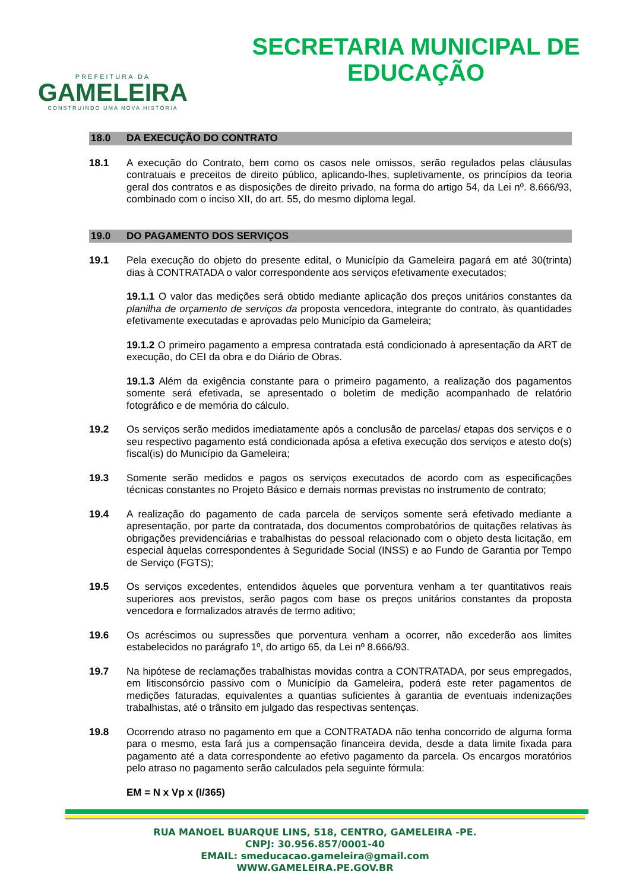PREFEITURA DA
GAMELEIRA
CONSTRUINDO UMA NOVA HISTÓRIA
SECRETARIA MUNICIPAL DE
EDUCAÇÃO
18.0 DA EXECUÇÃO DO CONTRATO
18.1 A execução do Contrato, bem como os casos nele omissos, serão regulados pelas cláusulas contratuais e preceitos de direito público, aplicando-lhes, supletivamente, os princípios da teoria geral dos contratos e as disposições de direito privado, na forma do artigo 54, da Lei nº. 8.666/93, combinado com o inciso XII, do art. 55, do mesmo diploma legal.
19.0 DO PAGAMENTO DOS SERVIÇOS
19.1 Pela execução do objeto do presente edital, o Município da Gameleira pagará em até 30(trinta) dias à CONTRATADA o valor correspondente aos serviços efetivamente executados;
19.1.1 O valor das medições será obtido mediante aplicação dos preços unitários constantes da planilha de orçamento de serviços da proposta vencedora, integrante do contrato, às quantidades efetivamente executadas e aprovadas pelo Município da Gameleira;
19.1.2 O primeiro pagamento a empresa contratada está condicionado à apresentação da ART de execução, do CEI da obra e do Diário de Obras.
19.1.3 Além da exigência constante para o primeiro pagamento, a realização dos pagamentos somente será efetivada, se apresentado o boletim de medição acompanhado de relatório fotográfico e de memória do cálculo.
19.2 Os serviços serão medidos imediatamente após a conclusão de parcelas/ etapas dos serviços e o seu respectivo pagamento está condicionada apósa a efetiva execução dos serviços e atesto do(s) fiscal(is) do Município da Gameleira;
19.3 Somente serão medidos e pagos os serviços executados de acordo com as especificações técnicas constantes no Projeto Básico e demais normas previstas no instrumento de contrato;
19.4 A realização do pagamento de cada parcela de serviços somente será efetivado mediante a apresentação, por parte da contratada, dos documentos comprobatórios de quitações relativas às obrigações previdenciárias e trabalhistas do pessoal relacionado com o objeto desta licitação, em especial àquelas correspondentes à Seguridade Social (INSS) e ao Fundo de Garantia por Tempo de Serviço (FGTS);
19.5 Os serviços excedentes, entendidos àqueles que porventura venham a ter quantitativos reais superiores aos previstos, serão pagos com base os preços unitários constantes da proposta vencedora e formalizados através de termo aditivo;
19.6 Os acréscimos ou supressões que porventura venham a ocorrer, não excederão aos limites estabelecidos no parágrafo 1º, do artigo 65, da Lei nº 8.666/93.
19.7 Na hipótese de reclamações trabalhistas movidas contra a CONTRATADA, por seus empregados, em litisconsórcio passivo com o Município da Gameleira, poderá este reter pagamentos de medições faturadas, equivalentes a quantias suficientes à garantia de eventuais indenizações trabalhistas, até o trânsito em julgado das respectivas sentenças.
19.8 Ocorrendo atraso no pagamento em que a CONTRATADA não tenha concorrido de alguma forma para o mesmo, esta fará jus a compensação financeira devida, desde a data limite fixada para pagamento até a data correspondente ao efetivo pagamento da parcela. Os encargos moratórios pelo atraso no pagamento serão calculados pela seguinte fórmula:
EM = N x Vp x (I/365)
RUA MANOEL BUARQUE LINS, 518, CENTRO, GAMELEIRA -PE.
CNPJ: 30.956.857/0001-40
EMAIL: smeducacao.gameleira@gmail.com
WWW.GAMELEIRA.PE.GOV.BR